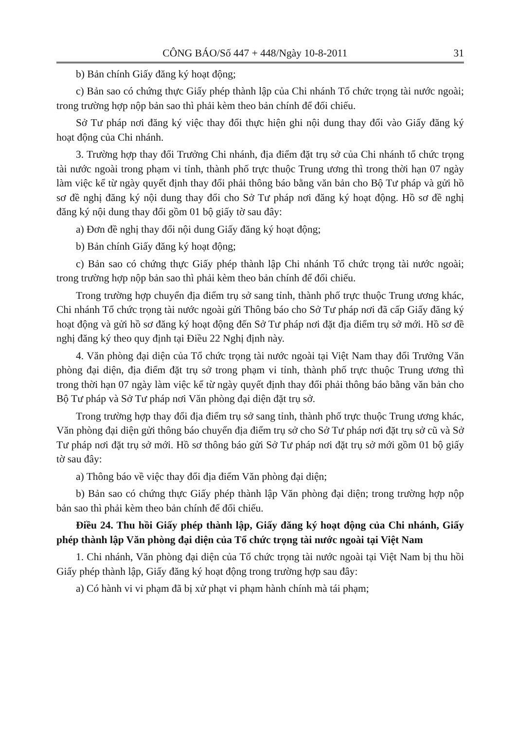CÔNG BÁO/Số 447 + 448/Ngày 10-8-2011 31
b) Bản chính Giấy đăng ký hoạt động;
c) Bản sao có chứng thực Giấy phép thành lập của Chi nhánh Tổ chức trọng tài nước ngoài; trong trường hợp nộp bản sao thì phải kèm theo bản chính để đối chiếu.
Sở Tư pháp nơi đăng ký việc thay đổi thực hiện ghi nội dung thay đổi vào Giấy đăng ký hoạt động của Chi nhánh.
3. Trường hợp thay đổi Trưởng Chi nhánh, địa điểm đặt trụ sở của Chi nhánh tổ chức trọng tài nước ngoài trong phạm vi tỉnh, thành phố trực thuộc Trung ương thì trong thời hạn 07 ngày làm việc kể từ ngày quyết định thay đổi phải thông báo bằng văn bản cho Bộ Tư pháp và gửi hồ sơ đề nghị đăng ký nội dung thay đổi cho Sở Tư pháp nơi đăng ký hoạt động. Hồ sơ đề nghị đăng ký nội dung thay đổi gồm 01 bộ giấy tờ sau đây:
a) Đơn đề nghị thay đổi nội dung Giấy đăng ký hoạt động;
b) Bản chính Giấy đăng ký hoạt động;
c) Bản sao có chứng thực Giấy phép thành lập Chi nhánh Tổ chức trọng tài nước ngoài; trong trường hợp nộp bản sao thì phải kèm theo bản chính để đối chiếu.
Trong trường hợp chuyển địa điểm trụ sở sang tỉnh, thành phố trực thuộc Trung ương khác, Chi nhánh Tổ chức trọng tài nước ngoài gửi Thông báo cho Sở Tư pháp nơi đã cấp Giấy đăng ký hoạt động và gửi hồ sơ đăng ký hoạt động đến Sở Tư pháp nơi đặt địa điểm trụ sở mới. Hồ sơ đề nghị đăng ký theo quy định tại Điều 22 Nghị định này.
4. Văn phòng đại diện của Tổ chức trọng tài nước ngoài tại Việt Nam thay đổi Trưởng Văn phòng đại diện, địa điểm đặt trụ sở trong phạm vi tỉnh, thành phố trực thuộc Trung ương thì trong thời hạn 07 ngày làm việc kể từ ngày quyết định thay đổi phải thông báo bằng văn bản cho Bộ Tư pháp và Sở Tư pháp nơi Văn phòng đại diện đặt trụ sở.
Trong trường hợp thay đổi địa điểm trụ sở sang tỉnh, thành phố trực thuộc Trung ương khác, Văn phòng đại diện gửi thông báo chuyển địa điểm trụ sở cho Sở Tư pháp nơi đặt trụ sở cũ và Sở Tư pháp nơi đặt trụ sở mới. Hồ sơ thông báo gửi Sở Tư pháp nơi đặt trụ sở mới gồm 01 bộ giấy tờ sau đây:
a) Thông báo về việc thay đổi địa điểm Văn phòng đại diện;
b) Bản sao có chứng thực Giấy phép thành lập Văn phòng đại diện; trong trường hợp nộp bản sao thì phải kèm theo bản chính để đối chiếu.
Điều 24. Thu hồi Giấy phép thành lập, Giấy đăng ký hoạt động của Chi nhánh, Giấy phép thành lập Văn phòng đại diện của Tổ chức trọng tài nước ngoài tại Việt Nam
1. Chi nhánh, Văn phòng đại diện của Tổ chức trọng tài nước ngoài tại Việt Nam bị thu hồi Giấy phép thành lập, Giấy đăng ký hoạt động trong trường hợp sau đây:
a) Có hành vi vi phạm đã bị xử phạt vi phạm hành chính mà tái phạm;